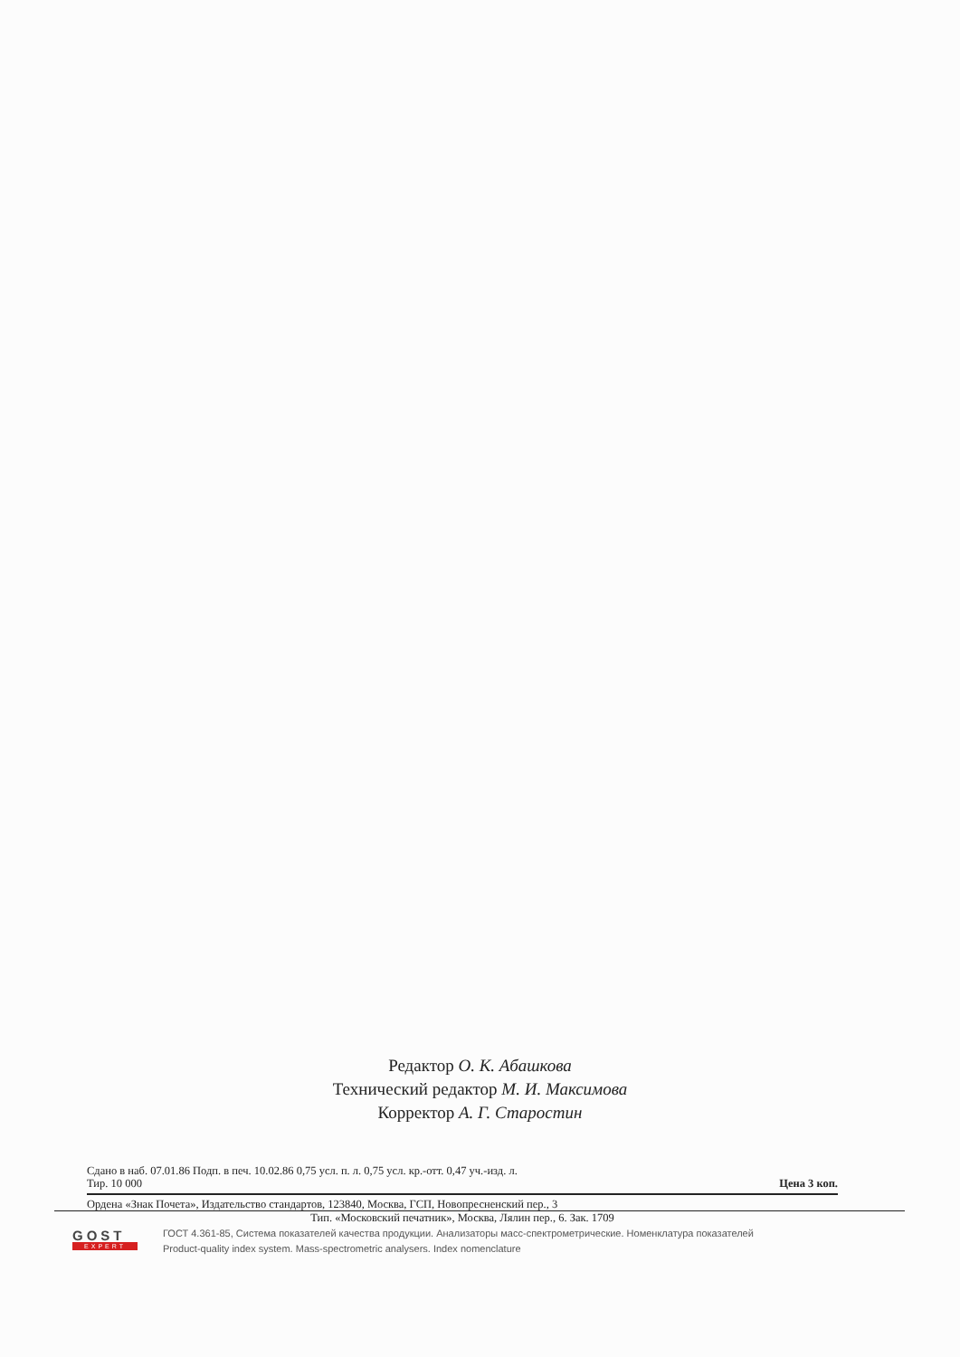Редактор О. К. Абашкова
Технический редактор М. И. Максимова
Корректор А. Г. Старостин
Сдано в наб. 07.01.86 Подп. в печ. 10.02.86 0,75 усл. п. л. 0,75 усл. кр.-отт. 0,47 уч.-изд. л.
Тир. 10 000 Цена 3 коп.
Ордена «Знак Почета», Издательство стандартов, 123840, Москва, ГСП, Новопресненский пер., 3
Тип. «Московский печатник», Москва, Лялин пер., 6. Зак. 1709
GOST
EXPERT
ГОСТ 4.361-85, Система показателей качества продукции. Анализаторы масс-спектрометрические. Номенклатура показателей
Product-quality index system. Mass-spectrometric analysers. Index nomenclature